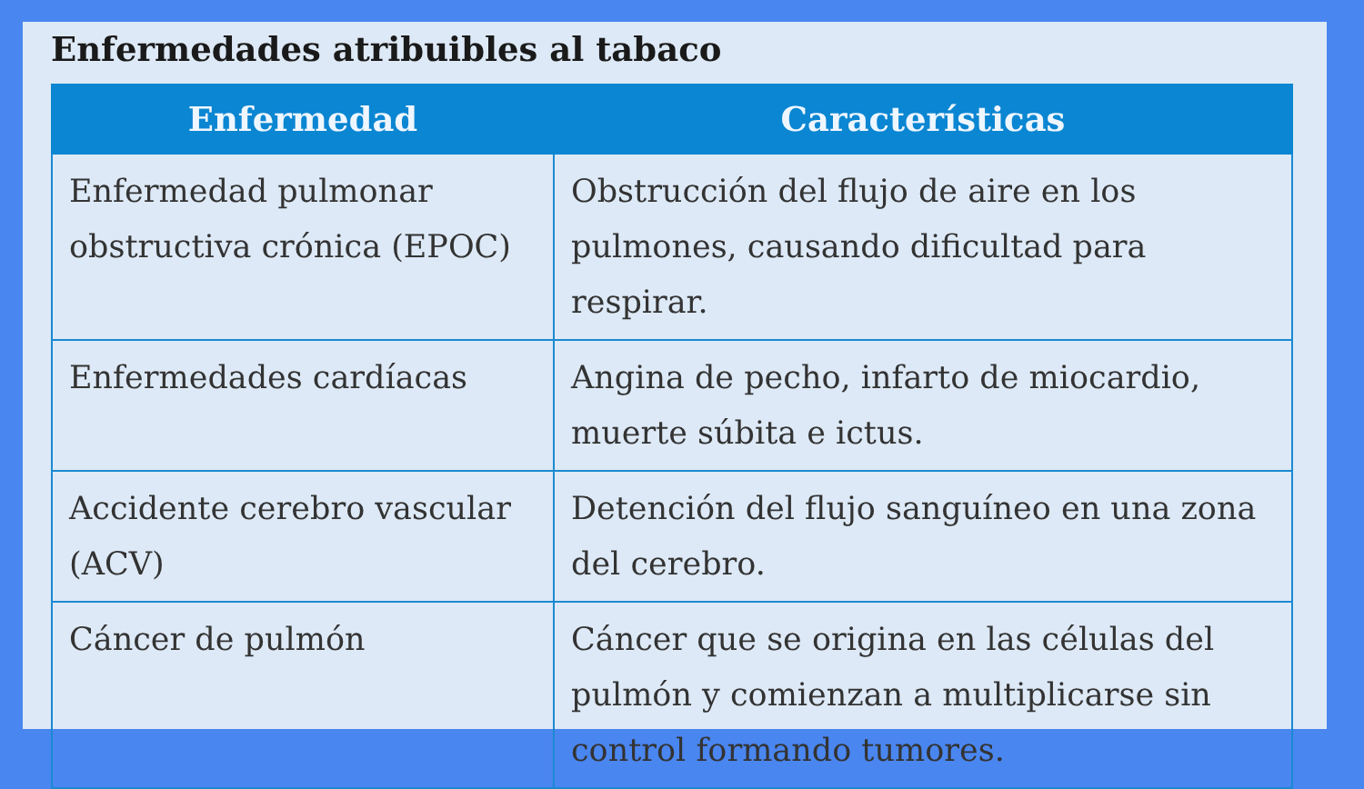Enfermedades atribuibles al tabaco
| Enfermedad | Características |
| --- | --- |
| Enfermedad pulmonar obstructiva crónica (EPOC) | Obstrucción del flujo de aire en los pulmones, causando dificultad para respirar. |
| Enfermedades cardíacas | Angina de pecho, infarto de miocardio, muerte súbita e ictus. |
| Accidente cerebro vascular (ACV) | Detención del flujo sanguíneo en una zona del cerebro. |
| Cáncer de pulmón | Cáncer que se origina en las células del pulmón y comienzan a multiplicarse sin control formando tumores. |